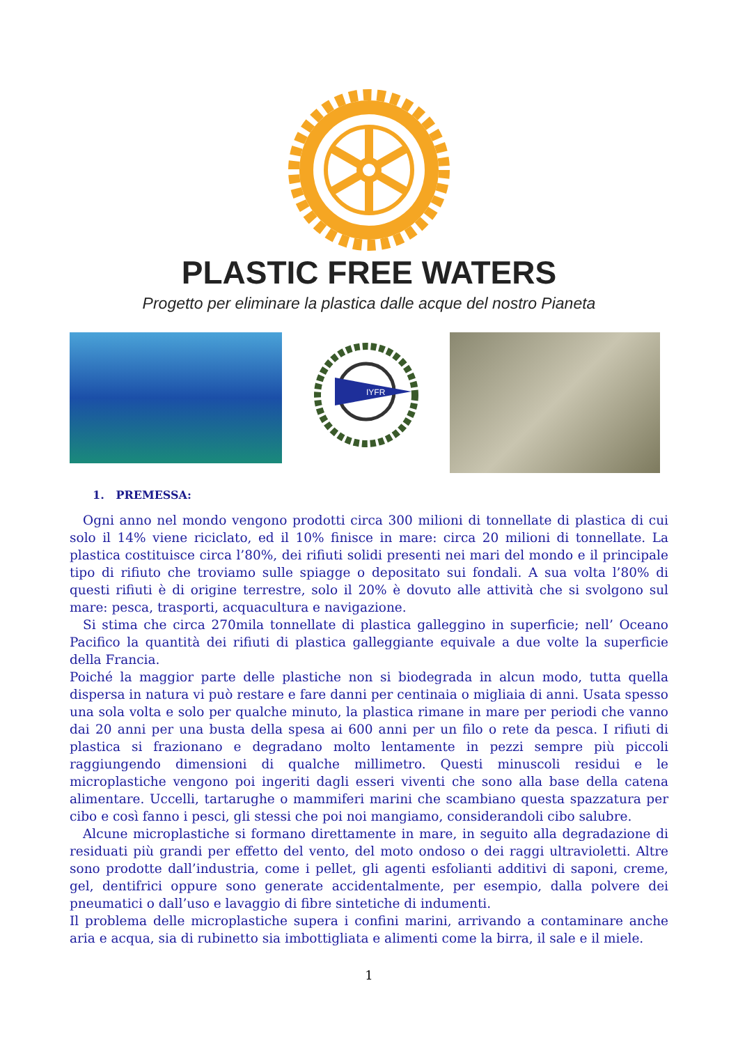PLASTIC FREE WATERS
Progetto per eliminare la plastica dalle acque del nostro Pianeta
IYFR
1. PREMESSA:
Ogni anno nel mondo vengono prodotti circa 300 milioni di tonnellate di plastica di cui solo il 14% viene riciclato, ed il 10% finisce in mare: circa 20 milioni di tonnellate. La plastica costituisce circa l’80%, dei rifiuti solidi presenti nei mari del mondo e il principale tipo di rifiuto che troviamo sulle spiagge o depositato sui fondali. A sua volta l’80% di questi rifiuti è di origine terrestre, solo il 20% è dovuto alle attività che si svolgono sul mare: pesca, trasporti, acquacultura e navigazione.
Si stima che circa 270mila tonnellate di plastica galleggino in superficie; nell’ Oceano Pacifico la quantità dei rifiuti di plastica galleggiante equivale a due volte la superficie della Francia.
Poiché la maggior parte delle plastiche non si biodegrada in alcun modo, tutta quella dispersa in natura vi può restare e fare danni per centinaia o migliaia di anni. Usata spesso una sola volta e solo per qualche minuto, la plastica rimane in mare per periodi che vanno dai 20 anni per una busta della spesa ai 600 anni per un filo o rete da pesca. I rifiuti di plastica si frazionano e degradano molto lentamente in pezzi sempre più piccoli raggiungendo dimensioni di qualche millimetro. Questi minuscoli residui e le microplastiche vengono poi ingeriti dagli esseri viventi che sono alla base della catena alimentare. Uccelli, tartarughe o mammiferi marini che scambiano questa spazzatura per cibo e così fanno i pesci, gli stessi che poi noi mangiamo, considerandoli cibo salubre.
Alcune microplastiche si formano direttamente in mare, in seguito alla degradazione di residuati più grandi per effetto del vento, del moto ondoso o dei raggi ultravioletti. Altre sono prodotte dall’industria, come i pellet, gli agenti esfolianti additivi di saponi, creme, gel, dentifrici oppure sono generate accidentalmente, per esempio, dalla polvere dei pneumatici o dall’uso e lavaggio di fibre sintetiche di indumenti.
Il problema delle microplastiche supera i confini marini, arrivando a contaminare anche aria e acqua, sia di rubinetto sia imbottigliata e alimenti come la birra, il sale e il miele.
1